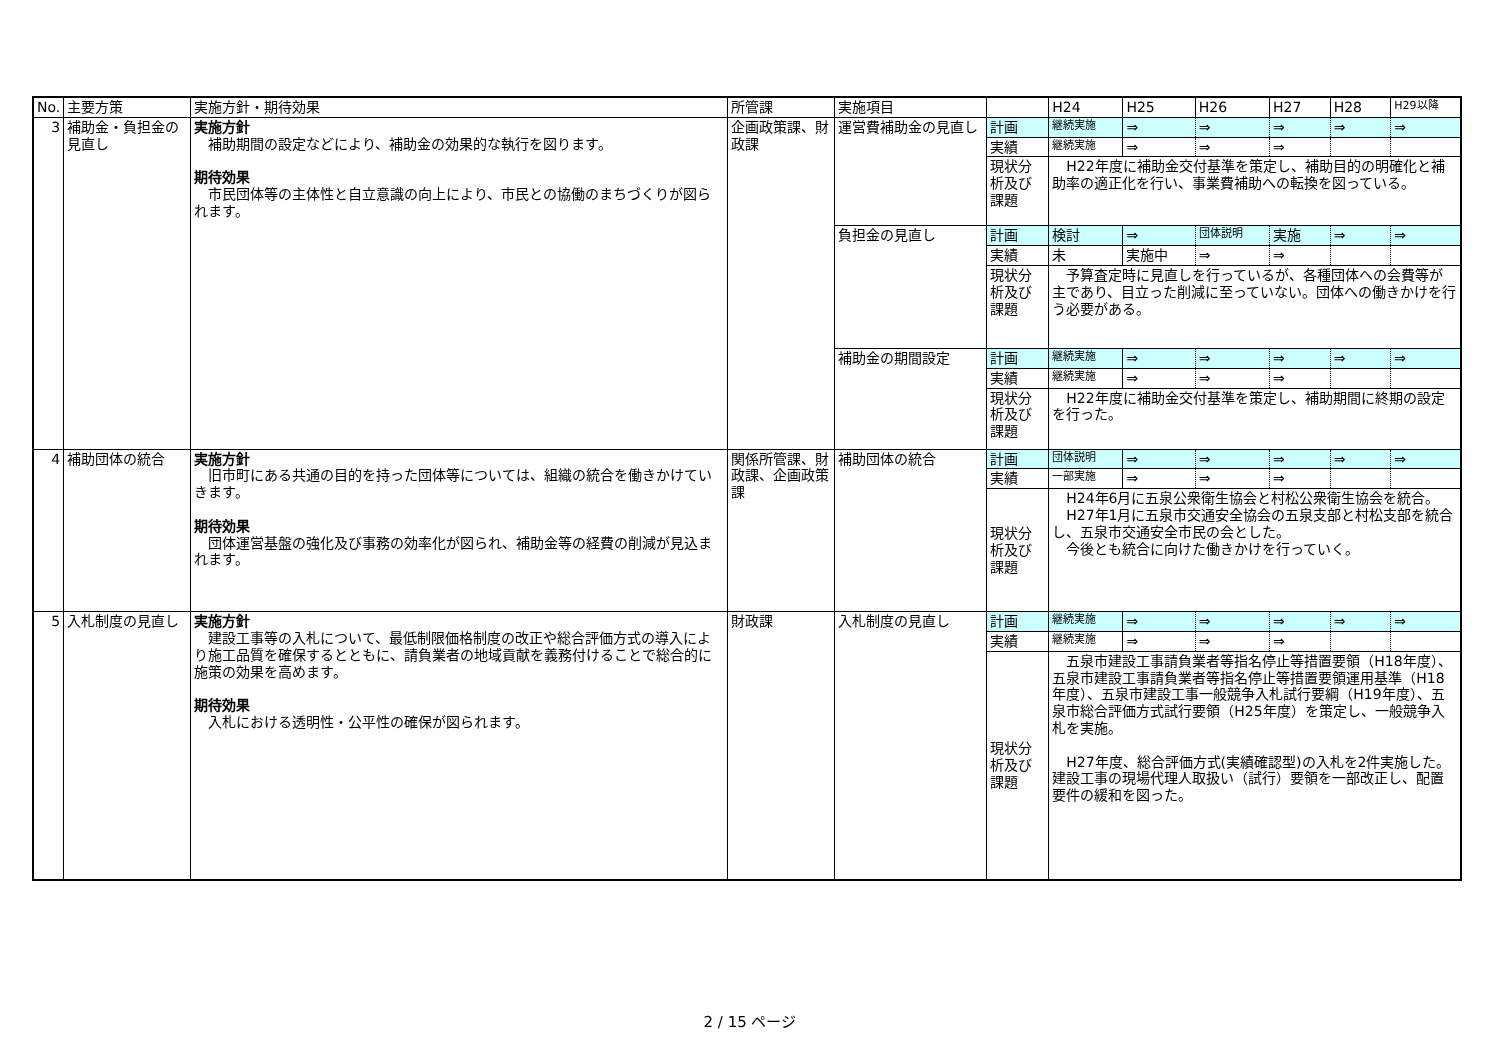| No. | 主要方策 | 実施方針・期待効果 | 所管課 | 実施項目 | | H24 | H25 | H26 | H27 | H28 | H29以降 |
| --- | --- | --- | --- | --- | --- | --- | --- | --- | --- | --- | --- |
| 3 | 補助金・負担金の見直し | 実施方針 補助期間の設定などにより、補助金の効果的な執行を図ります。 期待効果 市民団体等の主体性と自立意識の向上により、市民との協働のまちづくりが図られます。 | 企画政策課、財政課 | 運営費補助金の見直し | 計画 | 継続実施 | ⇒ | ⇒ | ⇒ | ⇒ | ⇒ |
| | | | | | 実績 | 継続実施 | ⇒ | ⇒ | ⇒ | | |
| | | | | | 現状分析及び課題 | H22年度に補助金交付基準を策定し、補助目的の明確化と補助率の適正化を行い、事業費補助への転換を図っている。 | | | | | |
| | | | | 負担金の見直し | 計画 | 検討 | ⇒ | 団体説明 | 実施 | ⇒ | ⇒ |
| | | | | | 実績 | 未 | 実施中 | ⇒ | ⇒ | | |
| | | | | | 現状分析及び課題 | 予算査定時に見直しを行っているが、各種団体への会費等が主であり、目立った削減に至っていない。団体への働きかけを行う必要がある。 | | | | | |
| | | | | 補助金の期間設定 | 計画 | 継続実施 | ⇒ | ⇒ | ⇒ | ⇒ | ⇒ |
| | | | | | 実績 | 継続実施 | ⇒ | ⇒ | ⇒ | | |
| | | | | | 現状分析及び課題 | H22年度に補助金交付基準を策定し、補助期間に終期の設定を行った。 | | | | | |
| 4 | 補助団体の統合 | 実施方針 旧市町にある共通の目的を持った団体等については、組織の統合を働きかけていきます。 期待効果 団体運営基盤の強化及び事務の効率化が図られ、補助金等の経費の削減が見込まれます。 | 関係所管課、財政課、企画政策課 | 補助団体の統合 | 計画 | 団体説明 | ⇒ | ⇒ | ⇒ | ⇒ | ⇒ |
| | | | | | 実績 | 一部実施 | ⇒ | ⇒ | ⇒ | | |
| | | | | | 現状分析及び課題 | H24年6月に五泉公衆衛生協会と村松公衆衛生協会を統合。 H27年1月に五泉市交通安全協会の五泉支部と村松支部を統合し、五泉市交通安全市民の会とした。 今後とも統合に向けた働きかけを行っていく。 | | | | | |
| 5 | 入札制度の見直し | 実施方針 建設工事等の入札について、最低制限価格制度の改正や総合評価方式の導入により施工品質を確保するとともに、請負業者の地域貢献を義務付けることで総合的に施策の効果を高めます。 期待効果 入札における透明性・公平性の確保が図られます。 | 財政課 | 入札制度の見直し | 計画 | 継続実施 | ⇒ | ⇒ | ⇒ | ⇒ | ⇒ |
| | | | | | 実績 | 継続実施 | ⇒ | ⇒ | ⇒ | | |
| | | | | | 現状分析及び課題 | 五泉市建設工事請負業者等指名停止等措置要領（H18年度）、五泉市建設工事請負業者等指名停止等措置要領運用基準（H18年度）、五泉市建設工事一般競争入札試行要綱（H19年度）、五泉市総合評価方式試行要領（H25年度）を策定し、一般競争入札を実施。 H27年度、総合評価方式(実績確認型)の入札を2件実施した。建設工事の現場代理人取扱い（試行）要領を一部改正し、配置要件の緩和を図った。 | | | | | |
2 / 15 ページ